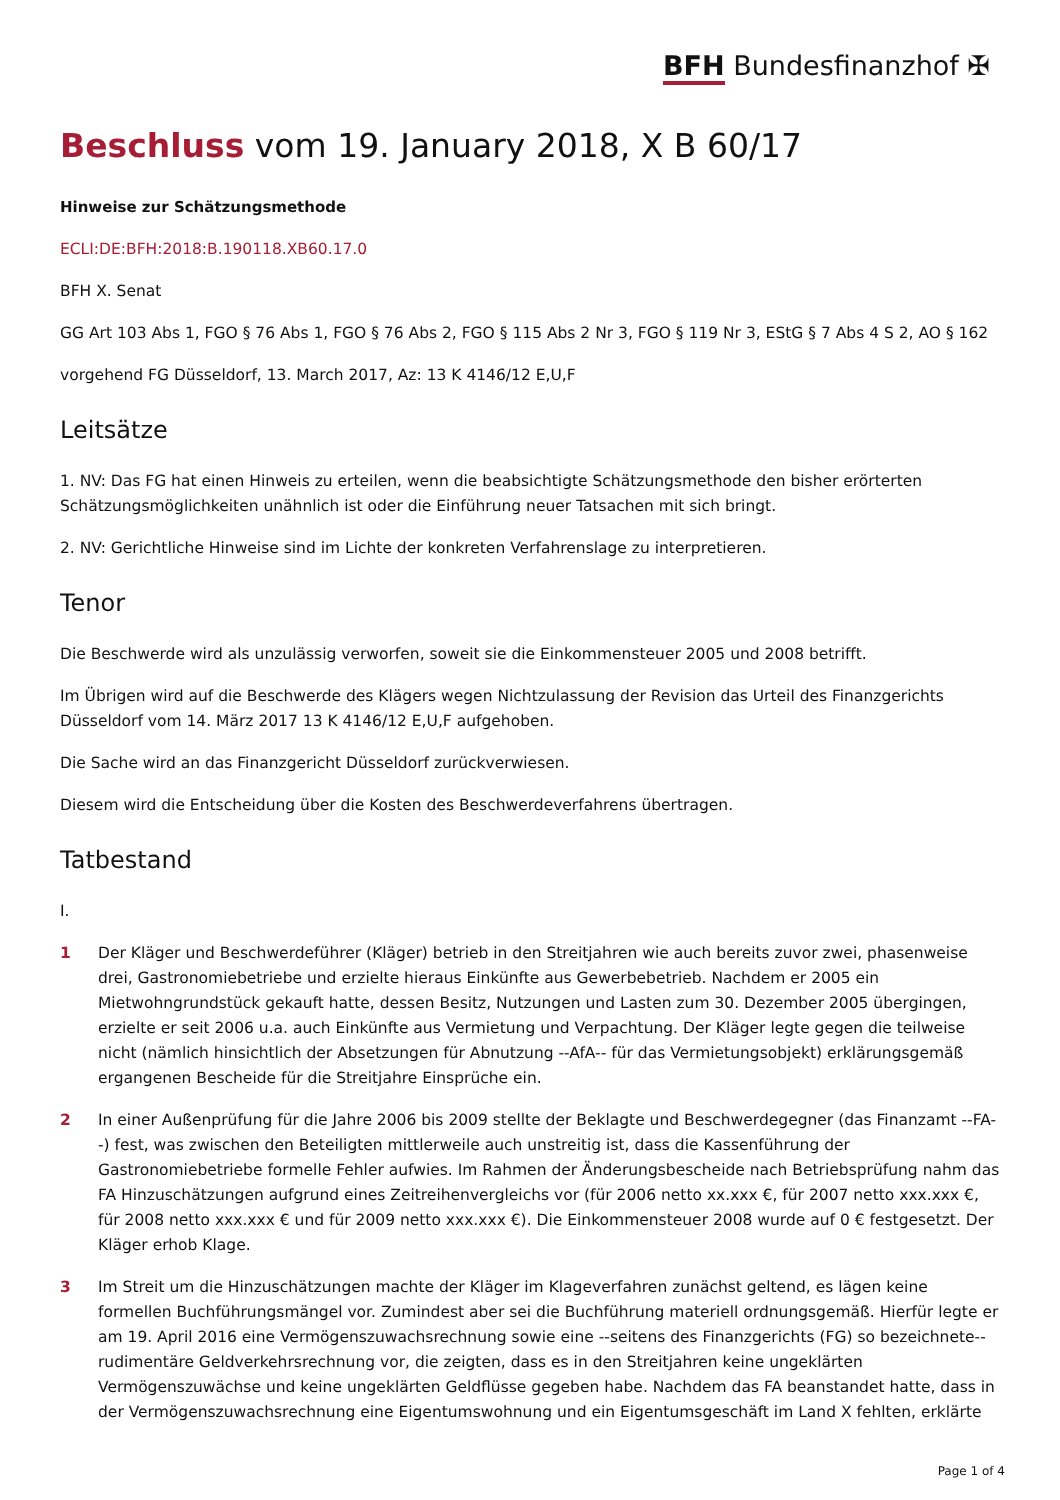BFH Bundesfinanzhof ✠
Beschluss vom 19. January 2018, X B 60/17
Hinweise zur Schätzungsmethode
ECLI:DE:BFH:2018:B.190118.XB60.17.0
BFH X. Senat
GG Art 103 Abs 1, FGO § 76 Abs 1, FGO § 76 Abs 2, FGO § 115 Abs 2 Nr 3, FGO § 119 Nr 3, EStG § 7 Abs 4 S 2, AO § 162
vorgehend FG Düsseldorf, 13. March 2017, Az: 13 K 4146/12 E,U,F
Leitsätze
1. NV: Das FG hat einen Hinweis zu erteilen, wenn die beabsichtigte Schätzungsmethode den bisher erörterten Schätzungsmöglichkeiten unähnlich ist oder die Einführung neuer Tatsachen mit sich bringt.
2. NV: Gerichtliche Hinweise sind im Lichte der konkreten Verfahrenslage zu interpretieren.
Tenor
Die Beschwerde wird als unzulässig verworfen, soweit sie die Einkommensteuer 2005 und 2008 betrifft.
Im Übrigen wird auf die Beschwerde des Klägers wegen Nichtzulassung der Revision das Urteil des Finanzgerichts Düsseldorf vom 14. März 2017 13 K 4146/12 E,U,F aufgehoben.
Die Sache wird an das Finanzgericht Düsseldorf zurückverwiesen.
Diesem wird die Entscheidung über die Kosten des Beschwerdeverfahrens übertragen.
Tatbestand
I.
1 Der Kläger und Beschwerdeführer (Kläger) betrieb in den Streitjahren wie auch bereits zuvor zwei, phasenweise drei, Gastronomiebetriebe und erzielte hieraus Einkünfte aus Gewerbebetrieb. Nachdem er 2005 ein Mietwohngrundstück gekauft hatte, dessen Besitz, Nutzungen und Lasten zum 30. Dezember 2005 übergingen, erzielte er seit 2006 u.a. auch Einkünfte aus Vermietung und Verpachtung. Der Kläger legte gegen die teilweise nicht (nämlich hinsichtlich der Absetzungen für Abnutzung --AfA-- für das Vermietungsobjekt) erklärungsgemäß ergangenen Bescheide für die Streitjahre Einsprüche ein.
2 In einer Außenprüfung für die Jahre 2006 bis 2009 stellte der Beklagte und Beschwerdegegner (das Finanzamt --FA--) fest, was zwischen den Beteiligten mittlerweile auch unstreitig ist, dass die Kassenführung der Gastronomiebetriebe formelle Fehler aufwies. Im Rahmen der Änderungsbescheide nach Betriebsprüfung nahm das FA Hinzuschätzungen aufgrund eines Zeitreihenvergleichs vor (für 2006 netto xx.xxx €, für 2007 netto xxx.xxx €, für 2008 netto xxx.xxx € und für 2009 netto xxx.xxx €). Die Einkommensteuer 2008 wurde auf 0 € festgesetzt. Der Kläger erhob Klage.
3 Im Streit um die Hinzuschätzungen machte der Kläger im Klageverfahren zunächst geltend, es lägen keine formellen Buchführungsmängel vor. Zumindest aber sei die Buchführung materiell ordnungsgemäß. Hierfür legte er am 19. April 2016 eine Vermögenszuwachsrechnung sowie eine --seitens des Finanzgerichts (FG) so bezeichnete-- rudimentäre Geldverkehrsrechnung vor, die zeigten, dass es in den Streitjahren keine ungeklärten Vermögenszuwächse und keine ungeklärten Geldflüsse gegeben habe. Nachdem das FA beanstandet hatte, dass in der Vermögenszuwachsrechnung eine Eigentumswohnung und ein Eigentumsgeschäft im Land X fehlten, erklärte
Page 1 of 4